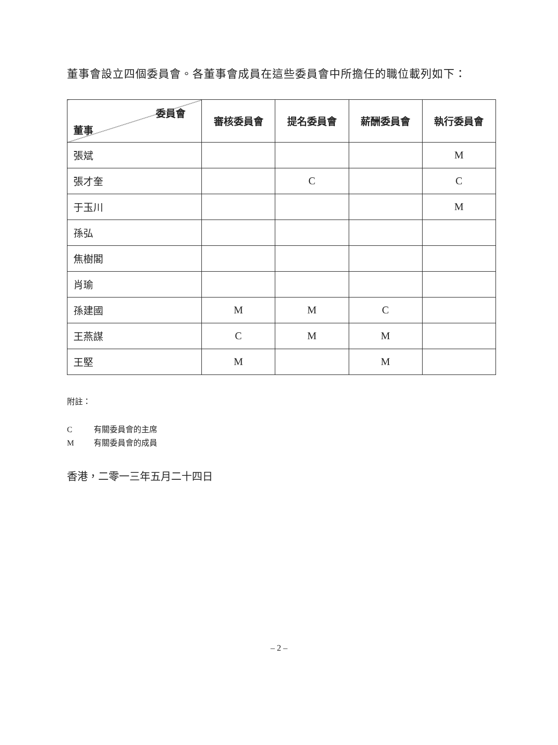董事會設立四個委員會。各董事會成員在這些委員會中所擔任的職位載列如下：
| 委員會 董事 | 審核委員會 | 提名委員會 | 薪酬委員會 | 執行委員會 |
| --- | --- | --- | --- | --- |
| 張斌 | | | | M |
| 張才奎 | | C | | C |
| 于玉川 | | | | M |
| 孫弘 | | | | |
| 焦樹閣 | | | | |
| 肖瑜 | | | | |
| 孫建國 | M | M | C | |
| 王燕謀 | C | M | M | |
| 王堅 | M | | M | |
附註：
C有關委員會的主席
M有關委員會的成員
香港，二零一三年五月二十四日
– 2 –